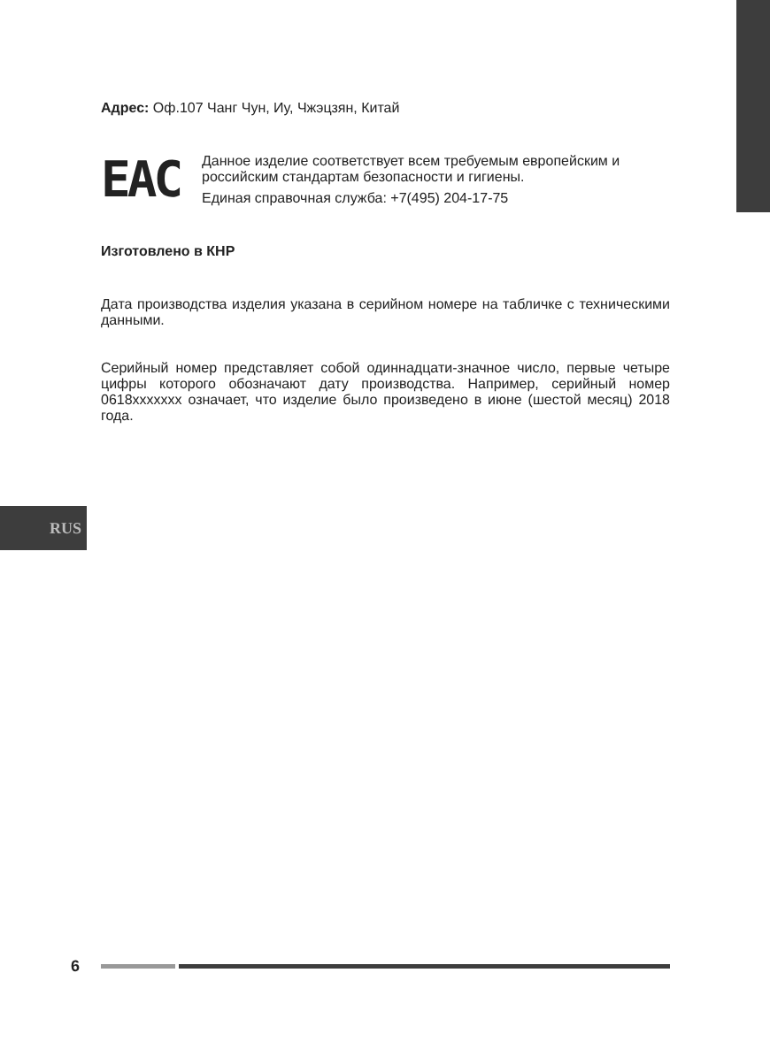Адрес: Оф.107 Чанг Чун, Иу, Чжэцзян, Китай
EAC
Данное изделие соответствует всем требуемым европейским и российским стандартам безопасности и гигиены.
Единая справочная служба: +7(495) 204-17-75
Изготовлено в КНР
Дата производства изделия указана в серийном номере на табличке с техническими данными.
Серийный номер представляет собой одиннадцати-значное число, первые четыре цифры которого обозначают дату производства. Например, серийный номер 0618ххххххх означает, что изделие было произведено в июне (шестой месяц) 2018 года.
RUS
6